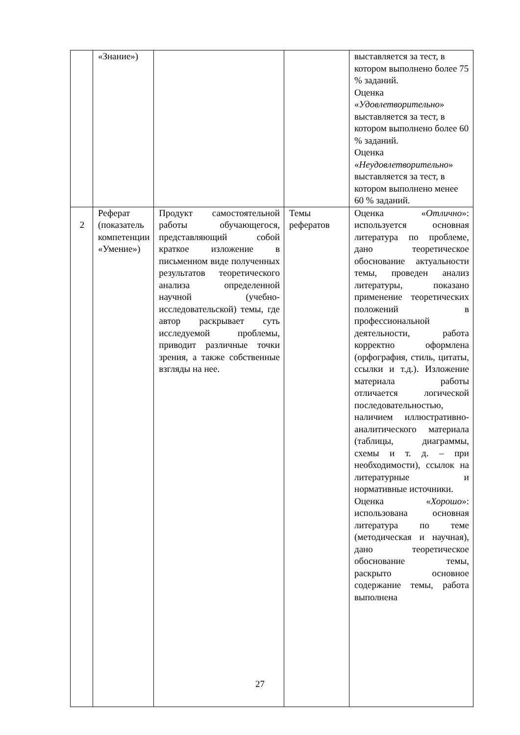| | «Знание») | | | выставляется за тест, в котором выполнено более 75 % заданий. Оценка « Удовлетворительно » выставляется за тест, в котором выполнено более 60 % заданий. Оценка « Неудовлетворительно » выставляется за тест, в котором выполнено менее 60 % заданий. |
| 2 | Реферат (показатель компетенции «Умение») | Продукт самостоятельной работы обучающегося, представляющий собой краткое изложение в письменном виде полученных результатов теоретического анализа определенной научной (учебно-исследовательской) темы, где автор раскрывает суть исследуемой проблемы, приводит различные точки зрения, а также собственные взгляды на нее. | Темы рефератов | Оценка « Отлично »: используется основная литература по проблеме, дано теоретическое обоснование актуальности темы, проведен анализ литературы, показано применение теоретических положений в профессиональной деятельности, работа корректно оформлена (орфография, стиль, цитаты, ссылки и т.д.). Изложение материала работы отличается логической последовательностью, наличием иллюстративно-аналитического материала (таблицы, диаграммы, схемы и т. д. – при необходимости), ссылок на литературные и нормативные источники. Оценка « Хорошо »: использована основная литература по теме (методическая и научная), дано теоретическое обоснование темы, раскрыто основное содержание темы, работа выполнена |
27